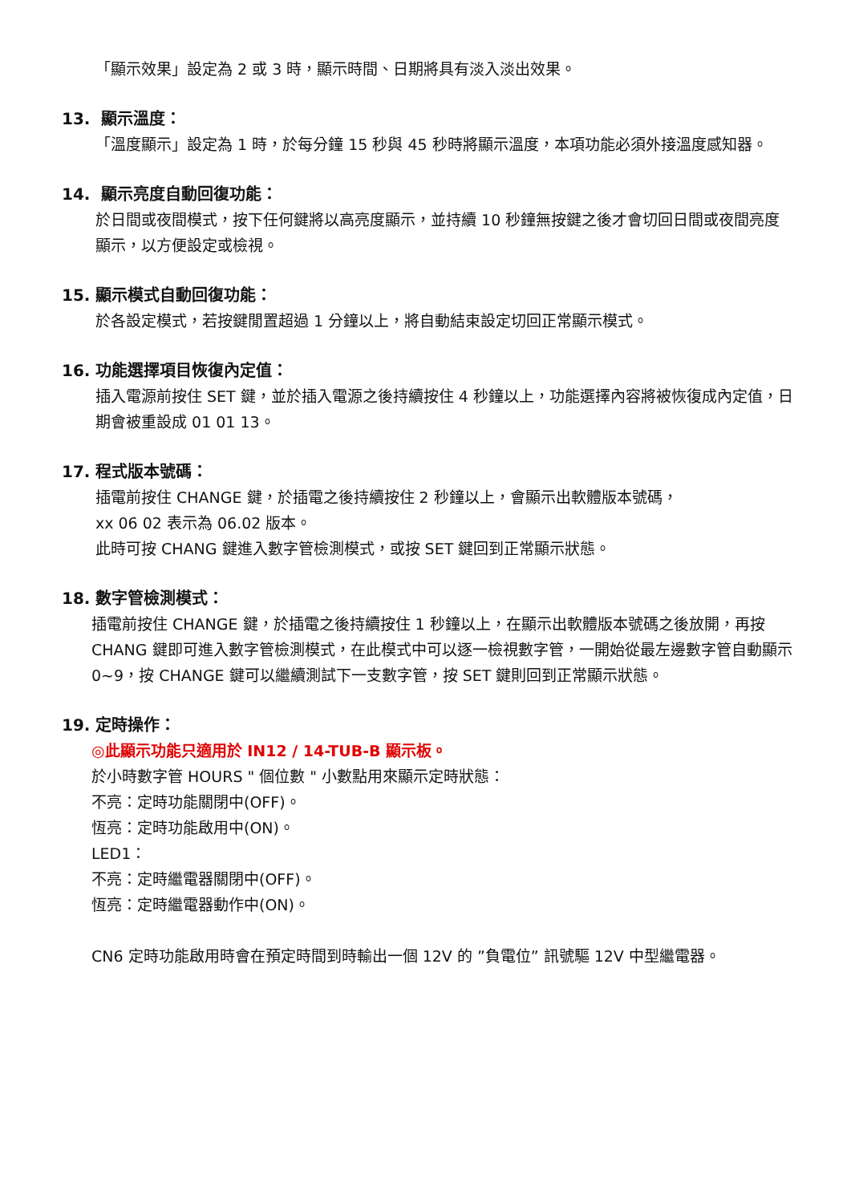「顯示效果」設定為 2 或 3 時，顯示時間、日期將具有淡入淡出效果。
13. 顯示溫度：
「溫度顯示」設定為 1 時，於每分鐘 15 秒與 45 秒時將顯示溫度，本項功能必須外接溫度感知器。
14. 顯示亮度自動回復功能：
於日間或夜間模式，按下任何鍵將以高亮度顯示，並持續 10 秒鐘無按鍵之後才會切回日間或夜間亮度顯示，以方便設定或檢視。
15. 顯示模式自動回復功能：
於各設定模式，若按鍵閒置超過 1 分鐘以上，將自動結束設定切回正常顯示模式。
16. 功能選擇項目恢復內定值：
插入電源前按住 SET 鍵，並於插入電源之後持續按住 4 秒鐘以上，功能選擇內容將被恢復成內定值，日期會被重設成 01 01 13。
17. 程式版本號碼：
插電前按住 CHANGE 鍵，於插電之後持續按住 2 秒鐘以上，會顯示出軟體版本號碼，
xx 06 02 表示為 06.02 版本。
此時可按 CHANG 鍵進入數字管檢測模式，或按 SET 鍵回到正常顯示狀態。
18. 數字管檢測模式：
插電前按住 CHANGE 鍵，於插電之後持續按住 1 秒鐘以上，在顯示出軟體版本號碼之後放開，再按 CHANG 鍵即可進入數字管檢測模式，在此模式中可以逐一檢視數字管，一開始從最左邊數字管自動顯示 0~9，按 CHANGE 鍵可以繼續測試下一支數字管，按 SET 鍵則回到正常顯示狀態。
19. 定時操作：
◎此顯示功能只適用於 IN12 / 14-TUB-B 顯示板。
於小時數字管 HOURS " 個位數 " 小數點用來顯示定時狀態：
不亮：定時功能關閉中(OFF)。
恆亮：定時功能啟用中(ON)。
LED1：
不亮：定時繼電器關閉中(OFF)。
恆亮：定時繼電器動作中(ON)。
CN6 定時功能啟用時會在預定時間到時輸出一個 12V 的 ”負電位” 訊號驅 12V 中型繼電器。